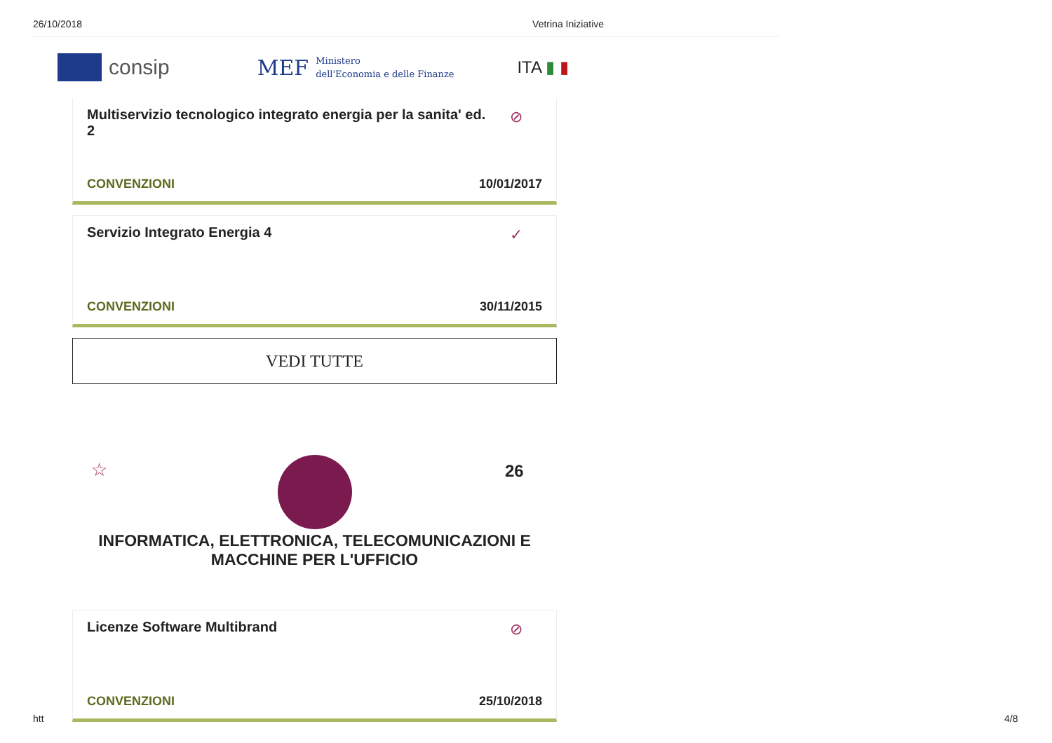26/10/2018 Vetrina Iniziative
consip MEF Ministero
dell'Economia e delle Finanze ITA ▮ ▮
Multiservizio tecnologico integrato energia per la sanita' ed. 2
⊘
CONVENZIONI 10/01/2017
Servizio Integrato Energia 4
✓
CONVENZIONI 30/11/2015
VEDI TUTTE
☆ 26
INFORMATICA, ELETTRONICA, TELECOMUNICAZIONI E
MACCHINE PER L'UFFICIO
Licenze Software Multibrand
⊘
CONVENZIONI 25/10/2018
htt 4/8